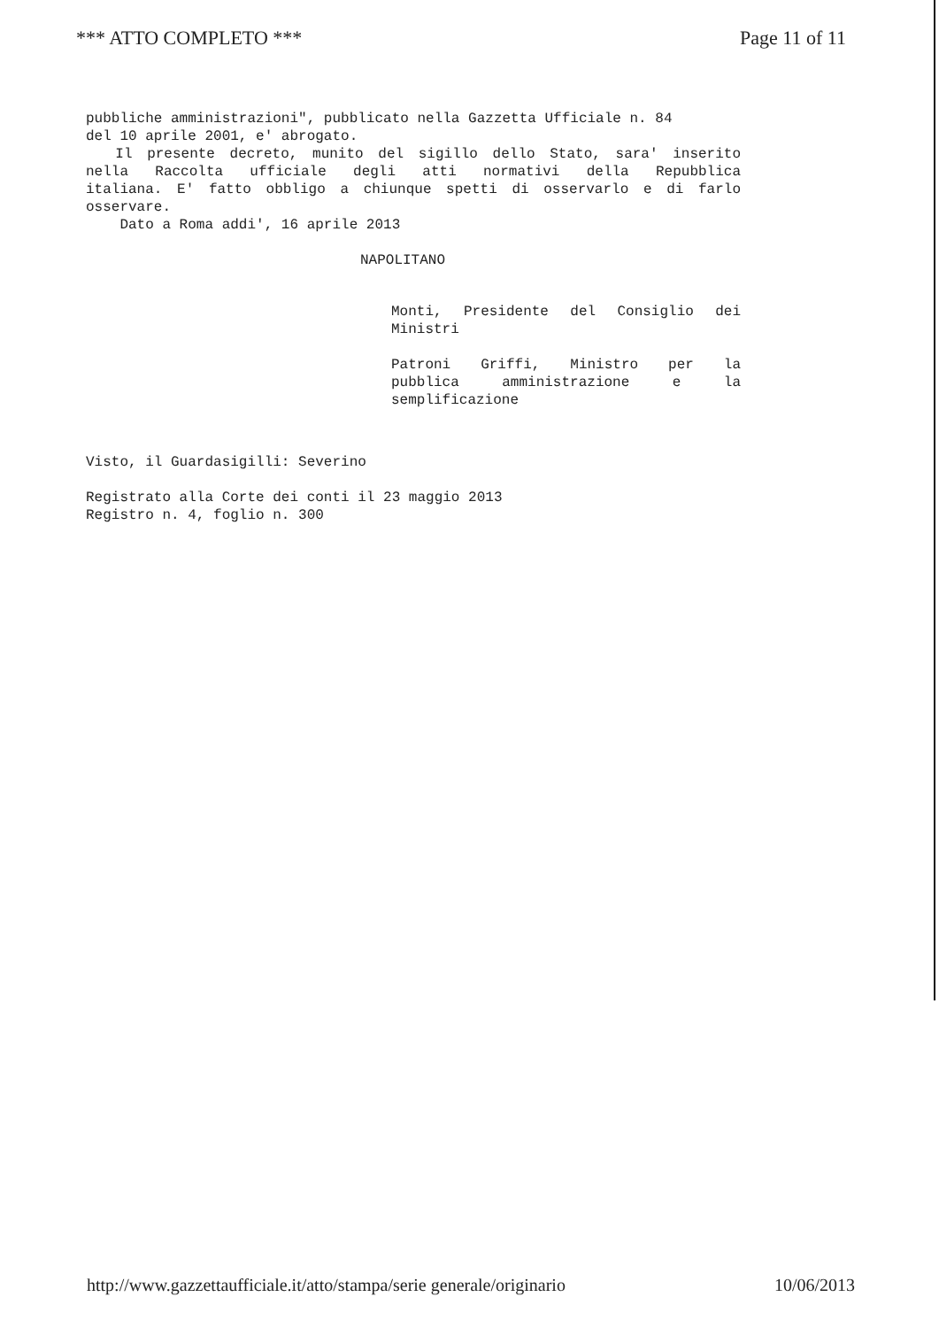*** ATTO COMPLETO *** Page 11 of 11
pubbliche amministrazioni", pubblicato nella Gazzetta Ufficiale n. 84
del 10 aprile 2001, e' abrogato.
Il presente decreto, munito del sigillo dello Stato, sara' inserito
nella Raccolta ufficiale degli atti normativi della Repubblica
italiana. E' fatto obbligo a chiunque spetti di osservarlo e di farlo
osservare.
Dato a Roma addi', 16 aprile 2013
NAPOLITANO
Monti, Presidente del Consiglio dei
Ministri
Patroni Griffi, Ministro per la
pubblica amministrazione e la
semplificazione
Visto, il Guardasigilli: Severino
Registrato alla Corte dei conti il 23 maggio 2013
Registro n. 4, foglio n. 300
http://www.gazzettaufficiale.it/atto/stampa/serie generale/originario 10/06/2013